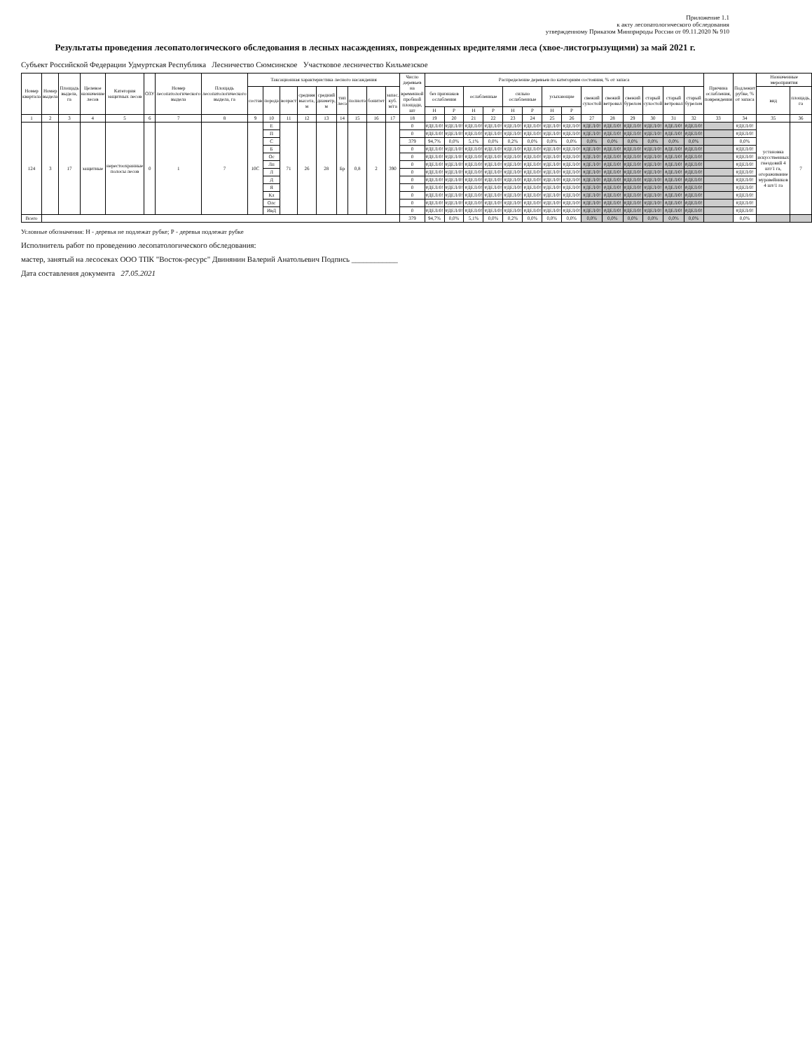Приложение 1.1
к акту лесопатологического обследования
утвержденному Приказом Минприроды России от 09.11.2020 № 910
Результаты проведения лесопатологического обследования в лесных насаждениях, поврежденных вредителями леса (хвое-листогрызущими) за май 2021 г.
Субъект Российской Федерации Удмуртская Республика Лесничество Сюмсинское Участковое лесничество Кильмезское
| Номер квартала | Номер выдела | Площадь выдела, га | Целевое назначение лесов | Категория защитных лесов | ОЗУ | Номер лесопатологического выдела | Площадь лесопатологического выдела, га | Таксационная характеристика лесного насаждения | | | | | | | | | Число деревьев на временной пробной площади, шт | Распределение деревьев по категориям состояния, % от запаса | | | | | | | | | | | | | | Причина ослабления, повреждения | Подлежит рубке, % от запаса | Назначенные мероприятия | |
| --- | --- | --- | --- | --- | --- | --- | --- | --- | --- | --- | --- | --- | --- | --- | --- | --- | --- | --- | --- | --- | --- | --- | --- | --- | --- | --- | --- | --- | --- | --- | --- | --- | --- | --- | --- |
| | | | | | | | | состав | порода | возраст | средняя высота, м | средний диаметр, м | тип леса | полнота | бонитет | запас, куб. м/га | | без признаков ослабления | | ослабленные | | сильно ослабленные | | усыхающие | | свежий сухостой | свежий ветровал | свежий бурелом | старый сухостой | старый ветровал | старый бурелом | | | вид | площадь, га |
| | | | | | | | | | | | | | | | | | | Н | Р | Н | Р | Н | Р | Н | Р | | | | | | | | | | |
| 1 | 2 | 3 | 4 | 5 | 6 | 7 | 8 | 9 | 10 | 11 | 12 | 13 | 14 | 15 | 16 | 17 | 18 | 19 | 20 | 21 | 22 | 23 | 24 | 25 | 26 | 27 | 28 | 29 | 30 | 31 | 32 | 33 | 34 | 35 | 36 |
| 124 | 3 | 17 | защитные | нерестоохранные полосы лесов | 0 | 1 | 7 | 10С | Е | 71 | 26 | 28 | Бр | 0,8 | 2 | 390 | 0 | #ДЕЛ/0! | #ДЕЛ/0! | #ДЕЛ/0! | #ДЕЛ/0! | #ДЕЛ/0! | #ДЕЛ/0! | #ДЕЛ/0! | #ДЕЛ/0! | #ДЕЛ/0! | #ДЕЛ/0! | #ДЕЛ/0! | #ДЕЛ/0! | #ДЕЛ/0! | #ДЕЛ/0! | | #ДЕЛ/0! | установка искусственных гнездовий 4 шт/1 га, огораживание муравейников 4 шт/1 га | 7 |
| | | | | | | | | | П | | | | | | | | 0 | #ДЕЛ/0! | #ДЕЛ/0! | #ДЕЛ/0! | #ДЕЛ/0! | #ДЕЛ/0! | #ДЕЛ/0! | #ДЕЛ/0! | #ДЕЛ/0! | #ДЕЛ/0! | #ДЕЛ/0! | #ДЕЛ/0! | #ДЕЛ/0! | #ДЕЛ/0! | #ДЕЛ/0! | | #ДЕЛ/0! | | |
| | | | | | | | | | С | | | | | | | | 379 | 94,7% | 0,0% | 5,1% | 0,0% | 0,2% | 0,0% | 0,0% | 0,0% | 0,0% | 0,0% | 0,0% | 0,0% | 0,0% | 0,0% | | 0,0% | | |
| | | | | | | | | | Б | | | | | | | | 0 | #ДЕЛ/0! | #ДЕЛ/0! | #ДЕЛ/0! | #ДЕЛ/0! | #ДЕЛ/0! | #ДЕЛ/0! | #ДЕЛ/0! | #ДЕЛ/0! | #ДЕЛ/0! | #ДЕЛ/0! | #ДЕЛ/0! | #ДЕЛ/0! | #ДЕЛ/0! | #ДЕЛ/0! | | #ДЕЛ/0! | | |
| | | | | | | | | | Ос | | | | | | | | 0 | #ДЕЛ/0! | #ДЕЛ/0! | #ДЕЛ/0! | #ДЕЛ/0! | #ДЕЛ/0! | #ДЕЛ/0! | #ДЕЛ/0! | #ДЕЛ/0! | #ДЕЛ/0! | #ДЕЛ/0! | #ДЕЛ/0! | #ДЕЛ/0! | #ДЕЛ/0! | #ДЕЛ/0! | | #ДЕЛ/0! | | |
| | | | | | | | | | Лп | | | | | | | | 0 | #ДЕЛ/0! | #ДЕЛ/0! | #ДЕЛ/0! | #ДЕЛ/0! | #ДЕЛ/0! | #ДЕЛ/0! | #ДЕЛ/0! | #ДЕЛ/0! | #ДЕЛ/0! | #ДЕЛ/0! | #ДЕЛ/0! | #ДЕЛ/0! | #ДЕЛ/0! | #ДЕЛ/0! | | #ДЕЛ/0! | | |
| | | | | | | | | | Л | | | | | | | | 0 | #ДЕЛ/0! | #ДЕЛ/0! | #ДЕЛ/0! | #ДЕЛ/0! | #ДЕЛ/0! | #ДЕЛ/0! | #ДЕЛ/0! | #ДЕЛ/0! | #ДЕЛ/0! | #ДЕЛ/0! | #ДЕЛ/0! | #ДЕЛ/0! | #ДЕЛ/0! | #ДЕЛ/0! | | #ДЕЛ/0! | | |
| | | | | | | | | | Д | | | | | | | | 0 | #ДЕЛ/0! | #ДЕЛ/0! | #ДЕЛ/0! | #ДЕЛ/0! | #ДЕЛ/0! | #ДЕЛ/0! | #ДЕЛ/0! | #ДЕЛ/0! | #ДЕЛ/0! | #ДЕЛ/0! | #ДЕЛ/0! | #ДЕЛ/0! | #ДЕЛ/0! | #ДЕЛ/0! | | #ДЕЛ/0! | | |
| | | | | | | | | | Я | | | | | | | | 0 | #ДЕЛ/0! | #ДЕЛ/0! | #ДЕЛ/0! | #ДЕЛ/0! | #ДЕЛ/0! | #ДЕЛ/0! | #ДЕЛ/0! | #ДЕЛ/0! | #ДЕЛ/0! | #ДЕЛ/0! | #ДЕЛ/0! | #ДЕЛ/0! | #ДЕЛ/0! | #ДЕЛ/0! | | #ДЕЛ/0! | | |
| | | | | | | | | | Кл | | | | | | | | 0 | #ДЕЛ/0! | #ДЕЛ/0! | #ДЕЛ/0! | #ДЕЛ/0! | #ДЕЛ/0! | #ДЕЛ/0! | #ДЕЛ/0! | #ДЕЛ/0! | #ДЕЛ/0! | #ДЕЛ/0! | #ДЕЛ/0! | #ДЕЛ/0! | #ДЕЛ/0! | #ДЕЛ/0! | | #ДЕЛ/0! | | |
| | | | | | | | | | Олс | | | | | | | | 0 | #ДЕЛ/0! | #ДЕЛ/0! | #ДЕЛ/0! | #ДЕЛ/0! | #ДЕЛ/0! | #ДЕЛ/0! | #ДЕЛ/0! | #ДЕЛ/0! | #ДЕЛ/0! | #ДЕЛ/0! | #ДЕЛ/0! | #ДЕЛ/0! | #ДЕЛ/0! | #ДЕЛ/0! | | #ДЕЛ/0! | | |
| | | | | | | | | | ИвД | | | | | | | | 0 | #ДЕЛ/0! | #ДЕЛ/0! | #ДЕЛ/0! | #ДЕЛ/0! | #ДЕЛ/0! | #ДЕЛ/0! | #ДЕЛ/0! | #ДЕЛ/0! | #ДЕЛ/0! | #ДЕЛ/0! | #ДЕЛ/0! | #ДЕЛ/0! | #ДЕЛ/0! | #ДЕЛ/0! | | #ДЕЛ/0! | | |
| Всего | | | | | | | | | | | | | | | | | 379 | 94,7% | 0,0% | 5,1% | 0,0% | 0,2% | 0,0% | 0,0% | 0,0% | 0,0% | 0,0% | 0,0% | 0,0% | 0,0% | 0,0% | | 0,0% | | |
Условные обозначения: Н - деревья не подлежат рубке; Р - деревья подлежат рубке
Исполнитель работ по проведению лесопатологического обследования:
мастер, занятый на лесосеках ООО ТПК "Восток-ресурс" Двинянин Валерий Анатольевич Подпись ____________
Дата составления документа 27.05.2021